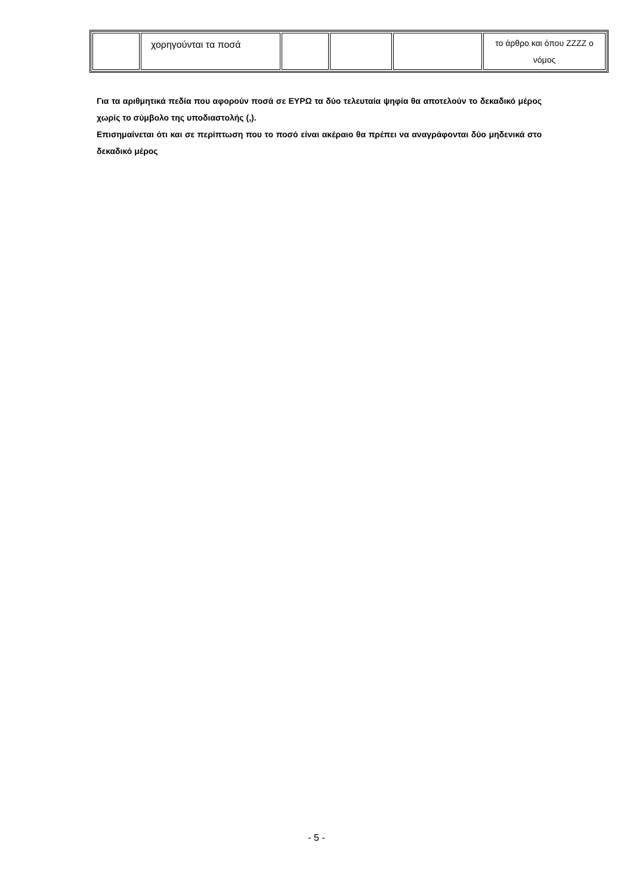| | χορηγούνται τα ποσά | | | | το άρθρο και όπου ZZZZ ο νόμος |
Για τα αριθμητικά πεδία που αφορούν ποσά σε ΕΥΡΩ τα δύο τελευταία ψηφία θα αποτελούν το δεκαδικό μέρος χωρίς το σύμβολο της υποδιαστολής (,).
Επισημαίνεται ότι και σε περίπτωση που το ποσό είναι ακέραιο θα πρέπει να αναγράφονται δύο μηδενικά στο δεκαδικό μέρος
- 5 -